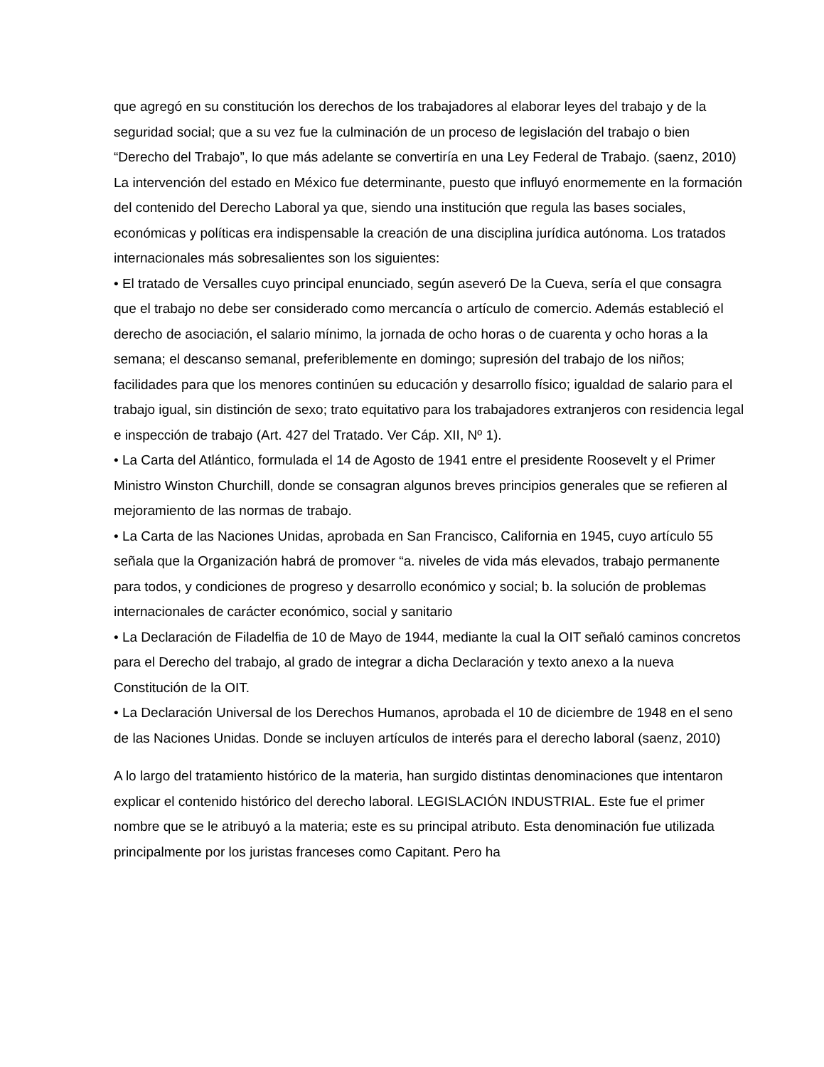que agregó en su constitución los derechos de los trabajadores al elaborar leyes del trabajo y de la seguridad social; que a su vez fue la culminación de un proceso de legislación del trabajo o bien “Derecho del Trabajo”, lo que más adelante se convertiría en una Ley Federal de Trabajo. (saenz, 2010) La intervención del estado en México fue determinante, puesto que influyó enormemente en la formación del contenido del Derecho Laboral ya que, siendo una institución que regula las bases sociales, económicas y políticas era indispensable la creación de una disciplina jurídica autónoma. Los tratados internacionales más sobresalientes son los siguientes:
• El tratado de Versalles cuyo principal enunciado, según aseveró De la Cueva, sería el que consagra que el trabajo no debe ser considerado como mercancía o artículo de comercio. Además estableció el derecho de asociación, el salario mínimo, la jornada de ocho horas o de cuarenta y ocho horas a la semana; el descanso semanal, preferiblemente en domingo; supresión del trabajo de los niños; facilidades para que los menores continúen su educación y desarrollo físico; igualdad de salario para el trabajo igual, sin distinción de sexo; trato equitativo para los trabajadores extranjeros con residencia legal e inspección de trabajo (Art. 427 del Tratado. Ver Cáp. XII, Nº 1).
• La Carta del Atlántico, formulada el 14 de Agosto de 1941 entre el presidente Roosevelt y el Primer Ministro Winston Churchill, donde se consagran algunos breves principios generales que se refieren al mejoramiento de las normas de trabajo.
• La Carta de las Naciones Unidas, aprobada en San Francisco, California en 1945, cuyo artículo 55 señala que la Organización habrá de promover “a. niveles de vida más elevados, trabajo permanente para todos, y condiciones de progreso y desarrollo económico y social; b. la solución de problemas internacionales de carácter económico, social y sanitario
• La Declaración de Filadelfia de 10 de Mayo de 1944, mediante la cual la OIT señaló caminos concretos para el Derecho del trabajo, al grado de integrar a dicha Declaración y texto anexo a la nueva Constitución de la OIT.
• La Declaración Universal de los Derechos Humanos, aprobada el 10 de diciembre de 1948 en el seno de las Naciones Unidas. Donde se incluyen artículos de interés para el derecho laboral (saenz, 2010)
A lo largo del tratamiento histórico de la materia, han surgido distintas denominaciones que intentaron explicar el contenido histórico del derecho laboral. LEGISLACIÓN INDUSTRIAL. Este fue el primer nombre que se le atribuyó a la materia; este es su principal atributo. Esta denominación fue utilizada principalmente por los juristas franceses como Capitant. Pero ha